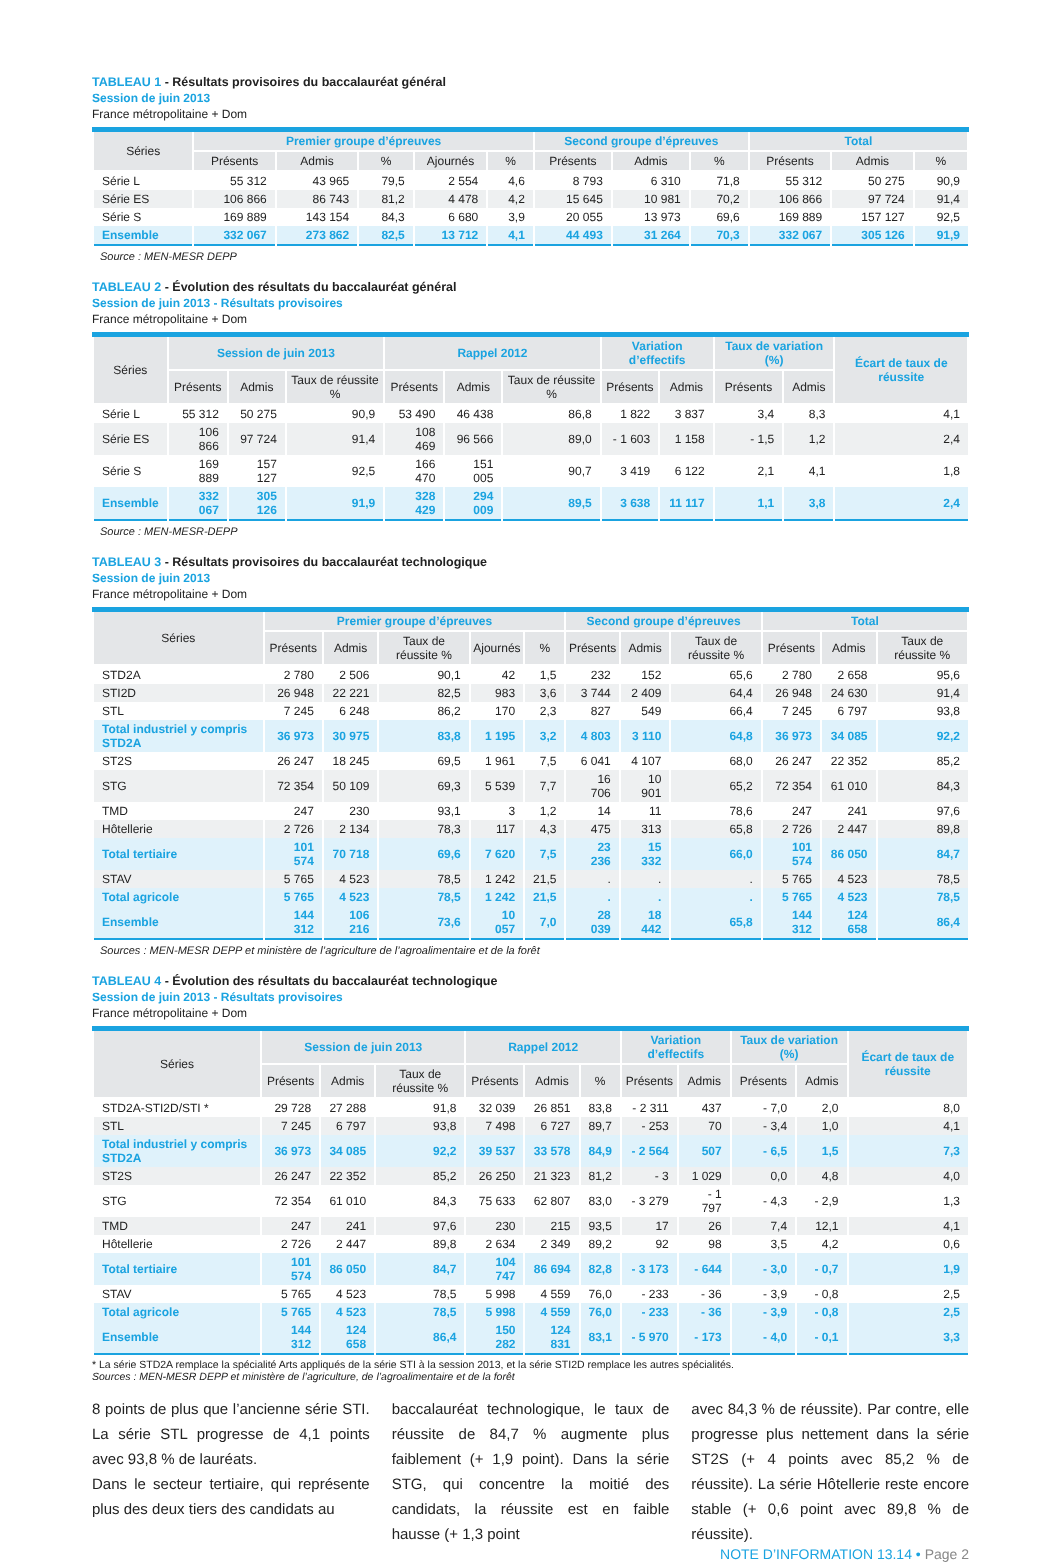TABLEAU 1 - Résultats provisoires du baccalauréat général
Session de juin 2013
France métropolitaine + Dom
| Séries | Premier groupe d’épreuves | | | | | Second groupe d’épreuves | | | Total | | |
| --- | --- | --- | --- | --- | --- | --- | --- | --- | --- | --- | --- |
| | Présents | Admis | % | Ajournés | % | Présents | Admis | % | Présents | Admis | % |
| Série L | 55 312 | 43 965 | 79,5 | 2 554 | 4,6 | 8 793 | 6 310 | 71,8 | 55 312 | 50 275 | 90,9 |
| Série ES | 106 866 | 86 743 | 81,2 | 4 478 | 4,2 | 15 645 | 10 981 | 70,2 | 106 866 | 97 724 | 91,4 |
| Série S | 169 889 | 143 154 | 84,3 | 6 680 | 3,9 | 20 055 | 13 973 | 69,6 | 169 889 | 157 127 | 92,5 |
| Ensemble | 332 067 | 273 862 | 82,5 | 13 712 | 4,1 | 44 493 | 31 264 | 70,3 | 332 067 | 305 126 | 91,9 |
Source : MEN-MESR DEPP
TABLEAU 2 - Évolution des résultats du baccalauréat général
Session de juin 2013 - Résultats provisoires
France métropolitaine + Dom
| Séries | Session de juin 2013 | | | Rappel 2012 | | | Variation d’effectifs | | Taux de variation (%) | | Écart de taux de réussite |
| --- | --- | --- | --- | --- | --- | --- | --- | --- | --- | --- | --- |
| | Présents | Admis | Taux de réussite % | Présents | Admis | Taux de réussite % | Présents | Admis | Présents | Admis | |
| Série L | 55 312 | 50 275 | 90,9 | 53 490 | 46 438 | 86,8 | 1 822 | 3 837 | 3,4 | 8,3 | 4,1 |
| Série ES | 106 866 | 97 724 | 91,4 | 108 469 | 96 566 | 89,0 | - 1 603 | 1 158 | - 1,5 | 1,2 | 2,4 |
| Série S | 169 889 | 157 127 | 92,5 | 166 470 | 151 005 | 90,7 | 3 419 | 6 122 | 2,1 | 4,1 | 1,8 |
| Ensemble | 332 067 | 305 126 | 91,9 | 328 429 | 294 009 | 89,5 | 3 638 | 11 117 | 1,1 | 3,8 | 2,4 |
Source : MEN-MESR-DEPP
TABLEAU 3 - Résultats provisoires du baccalauréat technologique
Session de juin 2013
France métropolitaine + Dom
| Séries | Premier groupe d’épreuves | | | | | Second groupe d’épreuves | | | Total | | |
| --- | --- | --- | --- | --- | --- | --- | --- | --- | --- | --- | --- |
| | Présents | Admis | Taux de réussite % | Ajournés | % | Présents | Admis | Taux de réussite % | Présents | Admis | Taux de réussite % |
| STD2A | 2 780 | 2 506 | 90,1 | 42 | 1,5 | 232 | 152 | 65,6 | 2 780 | 2 658 | 95,6 |
| STI2D | 26 948 | 22 221 | 82,5 | 983 | 3,6 | 3 744 | 2 409 | 64,4 | 26 948 | 24 630 | 91,4 |
| STL | 7 245 | 6 248 | 86,2 | 170 | 2,3 | 827 | 549 | 66,4 | 7 245 | 6 797 | 93,8 |
| Total industriel y compris STD2A | 36 973 | 30 975 | 83,8 | 1 195 | 3,2 | 4 803 | 3 110 | 64,8 | 36 973 | 34 085 | 92,2 |
| ST2S | 26 247 | 18 245 | 69,5 | 1 961 | 7,5 | 6 041 | 4 107 | 68,0 | 26 247 | 22 352 | 85,2 |
| STG | 72 354 | 50 109 | 69,3 | 5 539 | 7,7 | 16 706 | 10 901 | 65,2 | 72 354 | 61 010 | 84,3 |
| TMD | 247 | 230 | 93,1 | 3 | 1,2 | 14 | 11 | 78,6 | 247 | 241 | 97,6 |
| Hôtellerie | 2 726 | 2 134 | 78,3 | 117 | 4,3 | 475 | 313 | 65,8 | 2 726 | 2 447 | 89,8 |
| Total tertiaire | 101 574 | 70 718 | 69,6 | 7 620 | 7,5 | 23 236 | 15 332 | 66,0 | 101 574 | 86 050 | 84,7 |
| STAV | 5 765 | 4 523 | 78,5 | 1 242 | 21,5 | . | . | . | 5 765 | 4 523 | 78,5 |
| Total agricole | 5 765 | 4 523 | 78,5 | 1 242 | 21,5 | . | . | . | 5 765 | 4 523 | 78,5 |
| Ensemble | 144 312 | 106 216 | 73,6 | 10 057 | 7,0 | 28 039 | 18 442 | 65,8 | 144 312 | 124 658 | 86,4 |
Sources : MEN-MESR DEPP et ministère de l’agriculture de l’agroalimentaire et de la forêt
TABLEAU 4 - Évolution des résultats du baccalauréat technologique
Session de juin 2013 - Résultats provisoires
France métropolitaine + Dom
| Séries | Session de juin 2013 | | | Rappel 2012 | | | Variation d’effectifs | | Taux de variation (%) | | Écart de taux de réussite |
| --- | --- | --- | --- | --- | --- | --- | --- | --- | --- | --- | --- |
| | Présents | Admis | Taux de réussite % | Présents | Admis | % | Présents | Admis | Présents | Admis | |
| STD2A-STI2D/STI * | 29 728 | 27 288 | 91,8 | 32 039 | 26 851 | 83,8 | - 2 311 | 437 | - 7,0 | 2,0 | 8,0 |
| STL | 7 245 | 6 797 | 93,8 | 7 498 | 6 727 | 89,7 | - 253 | 70 | - 3,4 | 1,0 | 4,1 |
| Total industriel y compris STD2A | 36 973 | 34 085 | 92,2 | 39 537 | 33 578 | 84,9 | - 2 564 | 507 | - 6,5 | 1,5 | 7,3 |
| ST2S | 26 247 | 22 352 | 85,2 | 26 250 | 21 323 | 81,2 | - 3 | 1 029 | 0,0 | 4,8 | 4,0 |
| STG | 72 354 | 61 010 | 84,3 | 75 633 | 62 807 | 83,0 | - 3 279 | - 1 797 | - 4,3 | - 2,9 | 1,3 |
| TMD | 247 | 241 | 97,6 | 230 | 215 | 93,5 | 17 | 26 | 7,4 | 12,1 | 4,1 |
| Hôtellerie | 2 726 | 2 447 | 89,8 | 2 634 | 2 349 | 89,2 | 92 | 98 | 3,5 | 4,2 | 0,6 |
| Total tertiaire | 101 574 | 86 050 | 84,7 | 104 747 | 86 694 | 82,8 | - 3 173 | - 644 | - 3,0 | - 0,7 | 1,9 |
| STAV | 5 765 | 4 523 | 78,5 | 5 998 | 4 559 | 76,0 | - 233 | - 36 | - 3,9 | - 0,8 | 2,5 |
| Total agricole | 5 765 | 4 523 | 78,5 | 5 998 | 4 559 | 76,0 | - 233 | - 36 | - 3,9 | - 0,8 | 2,5 |
| Ensemble | 144 312 | 124 658 | 86,4 | 150 282 | 124 831 | 83,1 | - 5 970 | - 173 | - 4,0 | - 0,1 | 3,3 |
* La série STD2A remplace la spécialité Arts appliqués de la série STI à la session 2013, et la série STI2D remplace les autres spécialités.
Sources : MEN-MESR DEPP et ministère de l’agriculture, de l’agroalimentaire et de la forêt
8 points de plus que l’ancienne série STI. La série STL progresse de 4,1 points avec 93,8 % de lauréats.
Dans le secteur tertiaire, qui représente plus des deux tiers des candidats au
baccalauréat technologique, le taux de réussite de 84,7 % augmente plus faiblement (+ 1,9 point). Dans la série STG, qui concentre la moitié des candidats, la réussite est en faible hausse (+ 1,3 point
avec 84,3 % de réussite). Par contre, elle progresse plus nettement dans la série ST2S (+ 4 points avec 85,2 % de réussite). La série Hôtellerie reste encore stable (+ 0,6 point avec 89,8 % de réussite).
NOTE D’INFORMATION 13.14 • Page 2